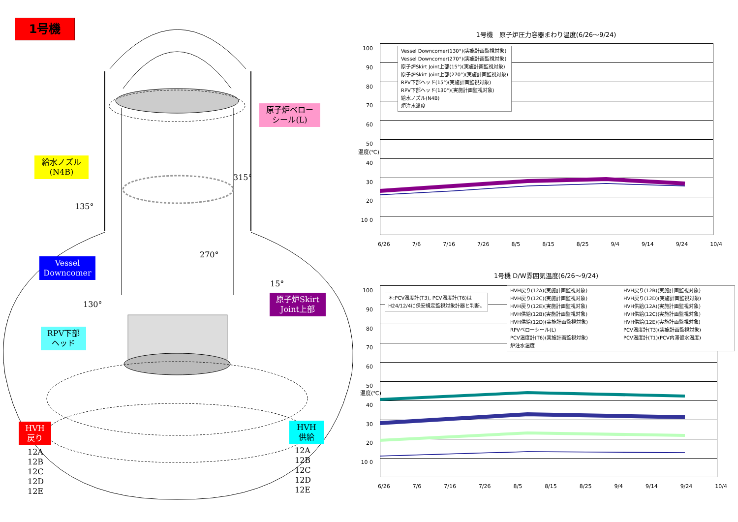1号機
原子炉ベロー
シール(L)
給水ノズル
(N4B)
Vessel
Downcomer
原子炉Skirt
Joint上部
RPV下部
ヘッド
HVH
戻り
HVH
供給
315°
135°
270°
15°
130°
12A
12B
12C
12D
12E
12A
12B
12C
12D
12E
1号機　原子炉圧力容器まわり温度(6/26～9/24)
温度(℃)
100 90 80 70 60 50 40 30 20 10 0
Vessel Downcomer(130°)(実施計画監視対象)
Vessel Downcomer(270°)(実施計画監視対象)
原子炉Skirt Joint上部(15°)(実施計画監視対象)
原子炉Skirt Joint上部(270°)(実施計画監視対象)
RPV下部ヘッド(15°)(実施計画監視対象)
RPV下部ヘッド(130°)(実施計画監視対象)
給水ノズル(N4B)
炉注水温度
6/26 7/6 7/16 7/26 8/5 8/15 8/25 9/4 9/14 9/24 10/4
1号機 D/W雰囲気温度(6/26～9/24)
温度(℃)
100 90 80 70 60 50 40 30 20 10 0
＊:PCV温度計(T3), PCV温度計(T6)は
H24/12/4に保安規定監視対象計器と判断。
HVH戻り(12A)(実施計画監視対象)
HVH戻り(12C)(実施計画監視対象)
HVH戻り(12E)(実施計画監視対象)
HVH供給(12B)(実施計画監視対象)
HVH供給(12D)(実施計画監視対象)
RPVベローシール(L)
PCV温度計(T6)(実施計画監視対象)
炉注水温度
HVH戻り(12B)(実施計画監視対象)
HVH戻り(12D)(実施計画監視対象)
HVH供給(12A)(実施計画監視対象)
HVH供給(12C)(実施計画監視対象)
HVH供給(12E)(実施計画監視対象)
PCV温度計(T3)(実施計画監視対象)
PCV温度計(T1)(PCV内滞留水温度)
6/26 7/6 7/16 7/26 8/5 8/15 8/25 9/4 9/14 9/24 10/4